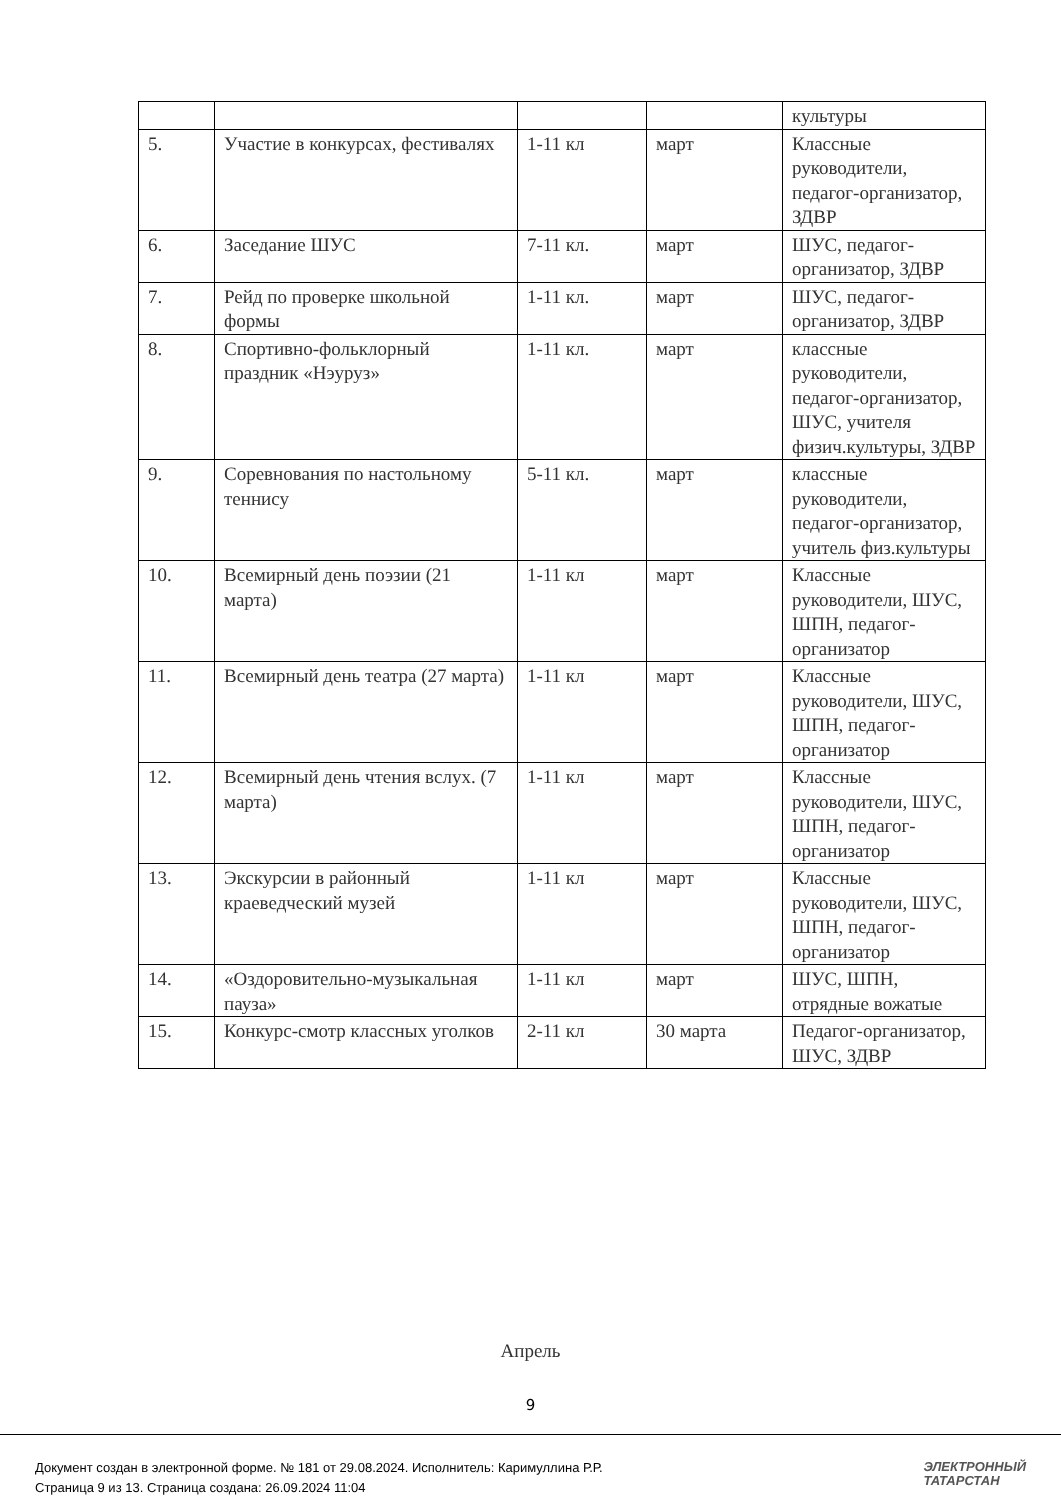| | | | | культуры |
| 5. | Участие в конкурсах, фестивалях | 1-11 кл | март | Классные руководители, педагог-организатор, ЗДВР |
| 6. | Заседание ШУС | 7-11 кл. | март | ШУС, педагог-организатор, ЗДВР |
| 7. | Рейд по проверке школьной формы | 1-11 кл. | март | ШУС, педагог-организатор, ЗДВР |
| 8. | Спортивно-фольклорный праздник «Нэуруз» | 1-11 кл. | март | классные руководители, педагог-организатор, ШУС, учителя физич.культуры, ЗДВР |
| 9. | Соревнования по настольному теннису | 5-11 кл. | март | классные руководители, педагог-организатор, учитель физ.культуры |
| 10. | Всемирный день поэзии (21 марта) | 1-11 кл | март | Классные руководители, ШУС, ШПН, педагог-организатор |
| 11. | Всемирный день театра (27 марта) | 1-11 кл | март | Классные руководители, ШУС, ШПН, педагог-организатор |
| 12. | Всемирный день чтения вслух. (7 марта) | 1-11 кл | март | Классные руководители, ШУС, ШПН, педагог-организатор |
| 13. | Экскурсии в районный краеведческий музей | 1-11 кл | март | Классные руководители, ШУС, ШПН, педагог-организатор |
| 14. | «Оздоровительно-музыкальная пауза» | 1-11 кл | март | ШУС, ШПН, отрядные вожатые |
| 15. | Конкурс-смотр классных уголков | 2-11 кл | 30 марта | Педагог-организатор, ШУС, ЗДВР |
Апрель
9
Документ создан в электронной форме. № 181 от 29.08.2024. Исполнитель: Каримуллина Р.Р.
Страница 9 из 13. Страница создана: 26.09.2024 11:04
ЭЛЕКТРОННЫЙ
ТАТАРСТАН